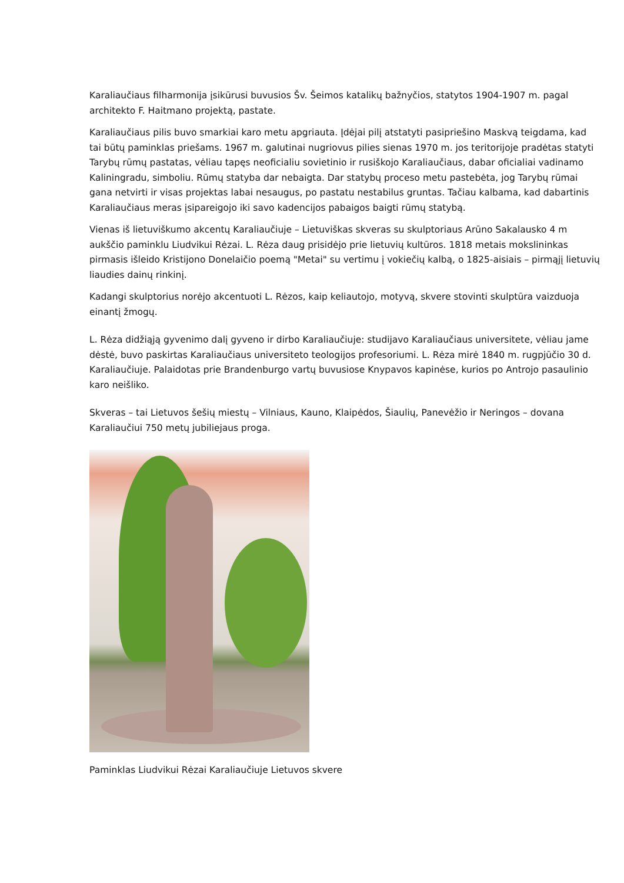Karaliaučiaus filharmonija įsikūrusi buvusios Šv. Šeimos katalikų bažnyčios, statytos 1904-1907 m. pagal architekto F. Haitmano projektą, pastate.
Karaliaučiaus pilis buvo smarkiai karo metu apgriauta. Įdėjai pilį atstatyti pasipriešino Maskvą teigdama, kad tai būtų paminklas priešams. 1967 m. galutinai nugriovus pilies sienas 1970 m. jos teritorijoje pradėtas statyti Tarybų rūmų pastatas, vėliau tapęs neoficialiu sovietinio ir rusiškojo Karaliaučiaus, dabar oficialiai vadinamo Kaliningradu, simboliu. Rūmų statyba dar nebaigta. Dar statybų proceso metu pastebėta, jog Tarybų rūmai gana netvirti ir visas projektas labai nesaugus, po pastatu nestabilus gruntas. Tačiau kalbama, kad dabartinis Karaliaučiaus meras įsipareigojo iki savo kadencijos pabaigos baigti rūmų statybą.
Vienas iš lietuviškumo akcentų Karaliaučiuje – Lietuviškas skveras su skulptoriaus Arūno Sakalausko 4 m aukščio paminklu Liudvikui Rėzai. L. Rėza daug prisidėjo prie lietuvių kultūros. 1818 metais mokslininkas pirmasis išleido Kristijono Donelaičio poemą "Metai" su vertimu į vokiečių kalbą, o 1825-aisiais – pirmąjį lietuvių liaudies dainų rinkinį.
Kadangi skulptorius norėjo akcentuoti L. Rėzos, kaip keliautojo, motyvą, skvere stovinti skulptūra vaizduoja einantį žmogų.
L. Rėza didžiąją gyvenimo dalį gyveno ir dirbo Karaliaučiuje: studijavo Karaliaučiaus universitete, vėliau jame dėstė, buvo paskirtas Karaliaučiaus universiteto teologijos profesoriumi. L. Rėza mirė 1840 m. rugpjūčio 30 d. Karaliaučiuje. Palaidotas prie Brandenburgo vartų buvusiose Knypavos kapinėse, kurios po Antrojo pasaulinio karo neišliko.
Skveras – tai Lietuvos šešių miestų – Vilniaus, Kauno, Klaipėdos, Šiaulių, Panevėžio ir Neringos – dovana Karaliaučiui 750 metų jubiliejaus proga.
Paminklas Liudvikui Rėzai Karaliaučiuje Lietuvos skvere